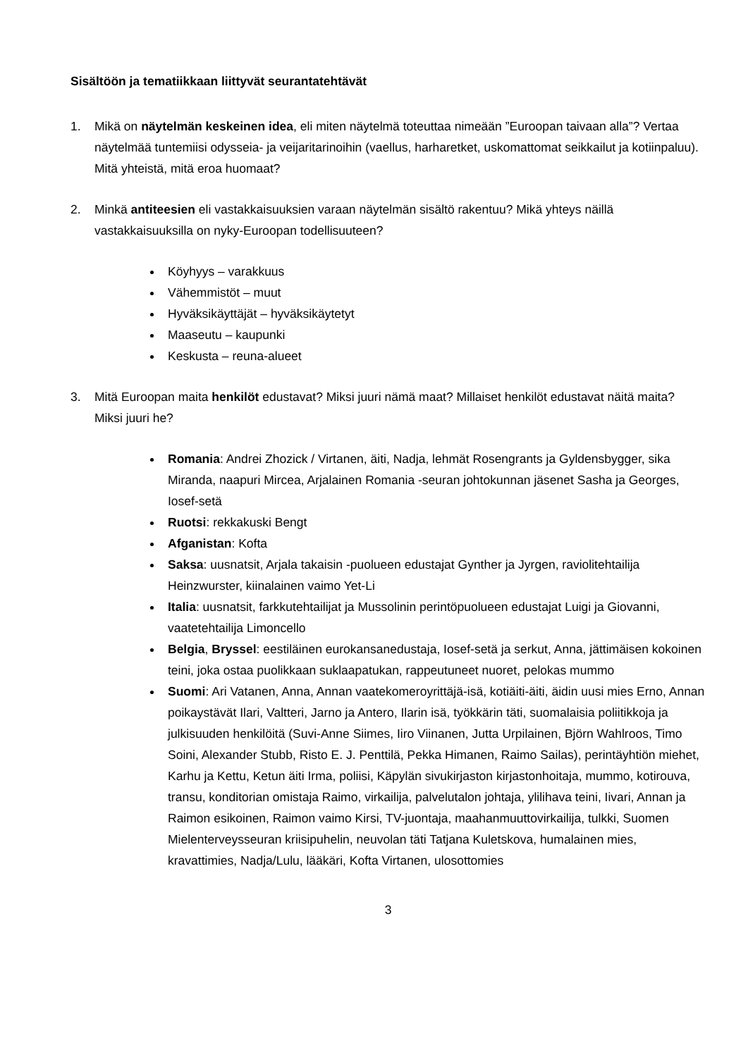Sisältöön ja tematiikkaan liittyvät seurantatehtävät
1. Mikä on näytelmän keskeinen idea, eli miten näytelmä toteuttaa nimeään ”Euroopan taivaan alla”? Vertaa näytelmää tuntemiisi odysseia- ja veijaritarinoihin (vaellus, harharetket, uskomattomat seikkailut ja kotiinpaluu). Mitä yhteistä, mitä eroa huomaat?
2. Minkä antiteesien eli vastakkaisuuksien varaan näytelmän sisältö rakentuu? Mikä yhteys näillä vastakkaisuuksilla on nyky-Euroopan todellisuuteen?
Köyhyys – varakkuus
Vähemmistöt – muut
Hyväksikäyttäjät – hyväksikäytetyt
Maaseutu – kaupunki
Keskusta – reuna-alueet
3. Mitä Euroopan maita henkilöt edustavat? Miksi juuri nämä maat? Millaiset henkilöt edustavat näitä maita? Miksi juuri he?
Romania: Andrei Zhozick / Virtanen, äiti, Nadja, lehmät Rosengrants ja Gyldensbygger, sika Miranda, naapuri Mircea, Arjalainen Romania -seuran johtokunnan jäsenet Sasha ja Georges, Iosef-setä
Ruotsi: rekkakuski Bengt
Afganistan: Kofta
Saksa: uusnatsit, Arjala takaisin -puolueen edustajat Gynther ja Jyrgen, raviolitehtailija Heinzwurster, kiinalainen vaimo Yet-Li
Italia: uusnatsit, farkkutehtailijat ja Mussolinin perintöpuolueen edustajat Luigi ja Giovanni, vaatetehtailija Limoncello
Belgia, Bryssel: eestiläinen eurokansanedustaja, Iosef-setä ja serkut, Anna, jättimäisen kokoinen teini, joka ostaa puolikkaan suklaapatukan, rappeutuneet nuoret, pelokas mummo
Suomi: Ari Vatanen, Anna, Annan vaatekomeroyrittäjä-isä, kotiäiti-äiti, äidin uusi mies Erno, Annan poikaystävät Ilari, Valtteri, Jarno ja Antero, Ilarin isä, työkkärin täti, suomalaisia poliitikkoja ja julkisuuden henkilöitä (Suvi-Anne Siimes, Iiro Viinanen, Jutta Urpilainen, Björn Wahlroos, Timo Soini, Alexander Stubb, Risto E. J. Penttilä, Pekka Himanen, Raimo Sailas), perintäyhtiön miehet, Karhu ja Kettu, Ketun äiti Irma, poliisi, Käpylän sivukirjaston kirjastonhoitaja, mummo, kotirouva, transu, konditorian omistaja Raimo, virkailija, palvelutalon johtaja, ylilihava teini, Iivari, Annan ja Raimon esikoinen, Raimon vaimo Kirsi, TV-juontaja, maahanmuuttovirkailija, tulkki, Suomen Mielenterveysseuran kriisipuhelin, neuvolan täti Tatjana Kuletskova, humalainen mies, kravattimies, Nadja/Lulu, lääkäri, Kofta Virtanen, ulosottomies
3